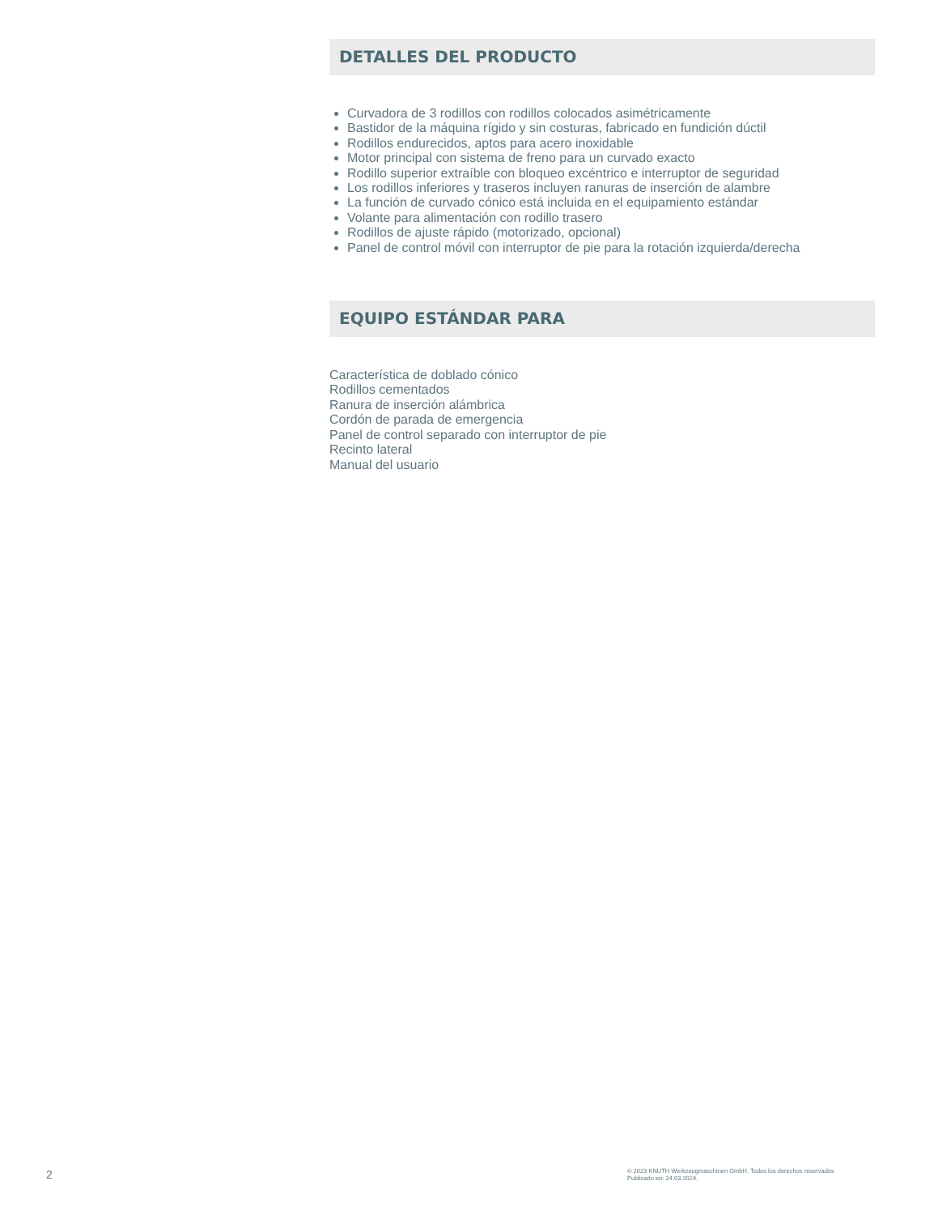DETALLES DEL PRODUCTO
Curvadora de 3 rodillos con rodillos colocados asimétricamente
Bastidor de la máquina rígido y sin costuras, fabricado en fundición dúctil
Rodillos endurecidos, aptos para acero inoxidable
Motor principal con sistema de freno para un curvado exacto
Rodillo superior extraíble con bloqueo excéntrico e interruptor de seguridad
Los rodillos inferiores y traseros incluyen ranuras de inserción de alambre
La función de curvado cónico está incluida en el equipamiento estándar
Volante para alimentación con rodillo trasero
Rodillos de ajuste rápido (motorizado, opcional)
Panel de control móvil con interruptor de pie para la rotación izquierda/derecha
EQUIPO ESTÁNDAR PARA
Característica de doblado cónico
Rodillos cementados
Ranura de inserción alámbrica
Cordón de parada de emergencia
Panel de control separado con interruptor de pie
Recinto lateral
Manual del usuario
2
© 2023 KNUTH Werkzeugmaschinen GmbH. Todos los derechos reservados
Publicado en: 24.03.2024.